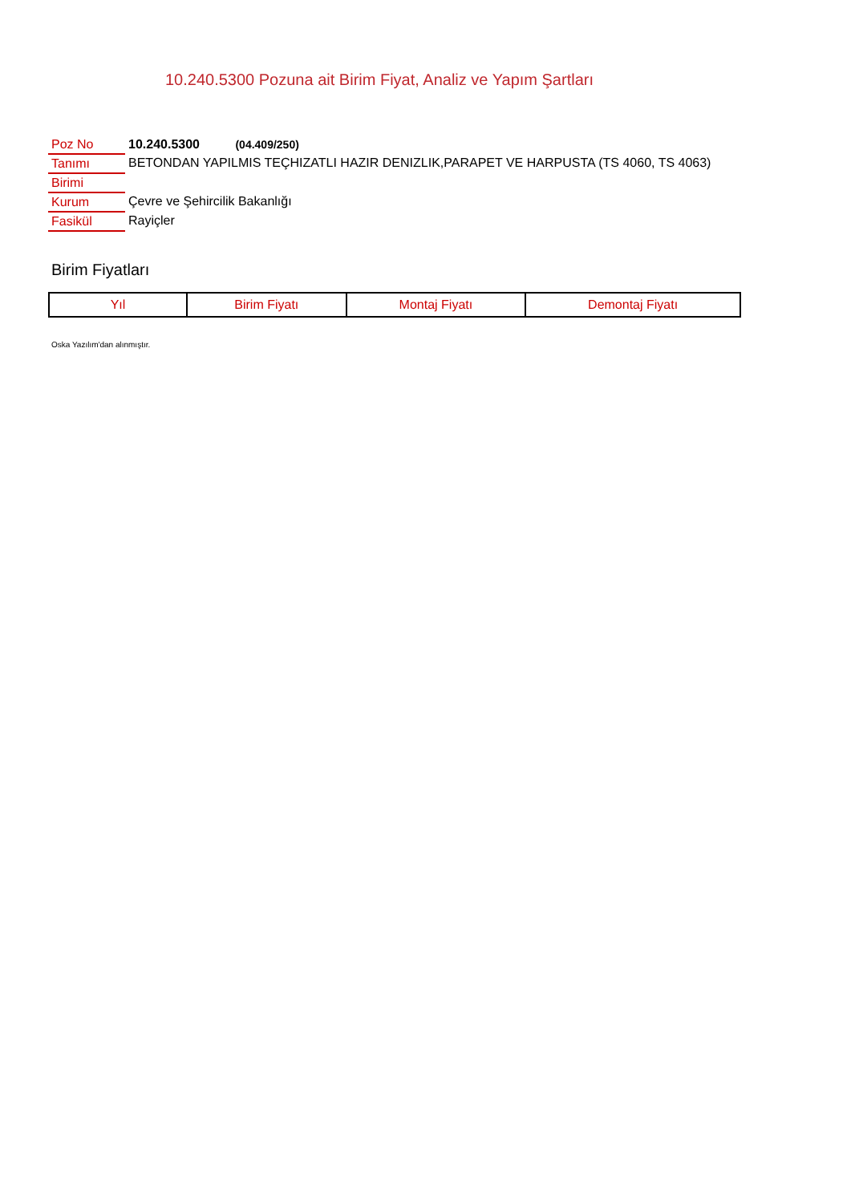10.240.5300 Pozuna ait Birim Fiyat, Analiz ve Yapım Şartları
| Poz No | 10.240.5300 (04.409/250) |
| Tanımı | BETONDAN YAPILMIS TEÇHIZATLI HAZIR DENIZLIK,PARAPET VE HARPUSTA (TS 4060, TS 4063) |
| Birimi | |
| Kurum | Çevre ve Şehircilik Bakanlığı |
| Fasikül | Rayiçler |
Birim Fiyatları
| Yıl | Birim Fiyatı | Montaj Fiyatı | Demontaj Fiyatı |
| --- | --- | --- | --- |
Oska Yazılım'dan alınmıştır.